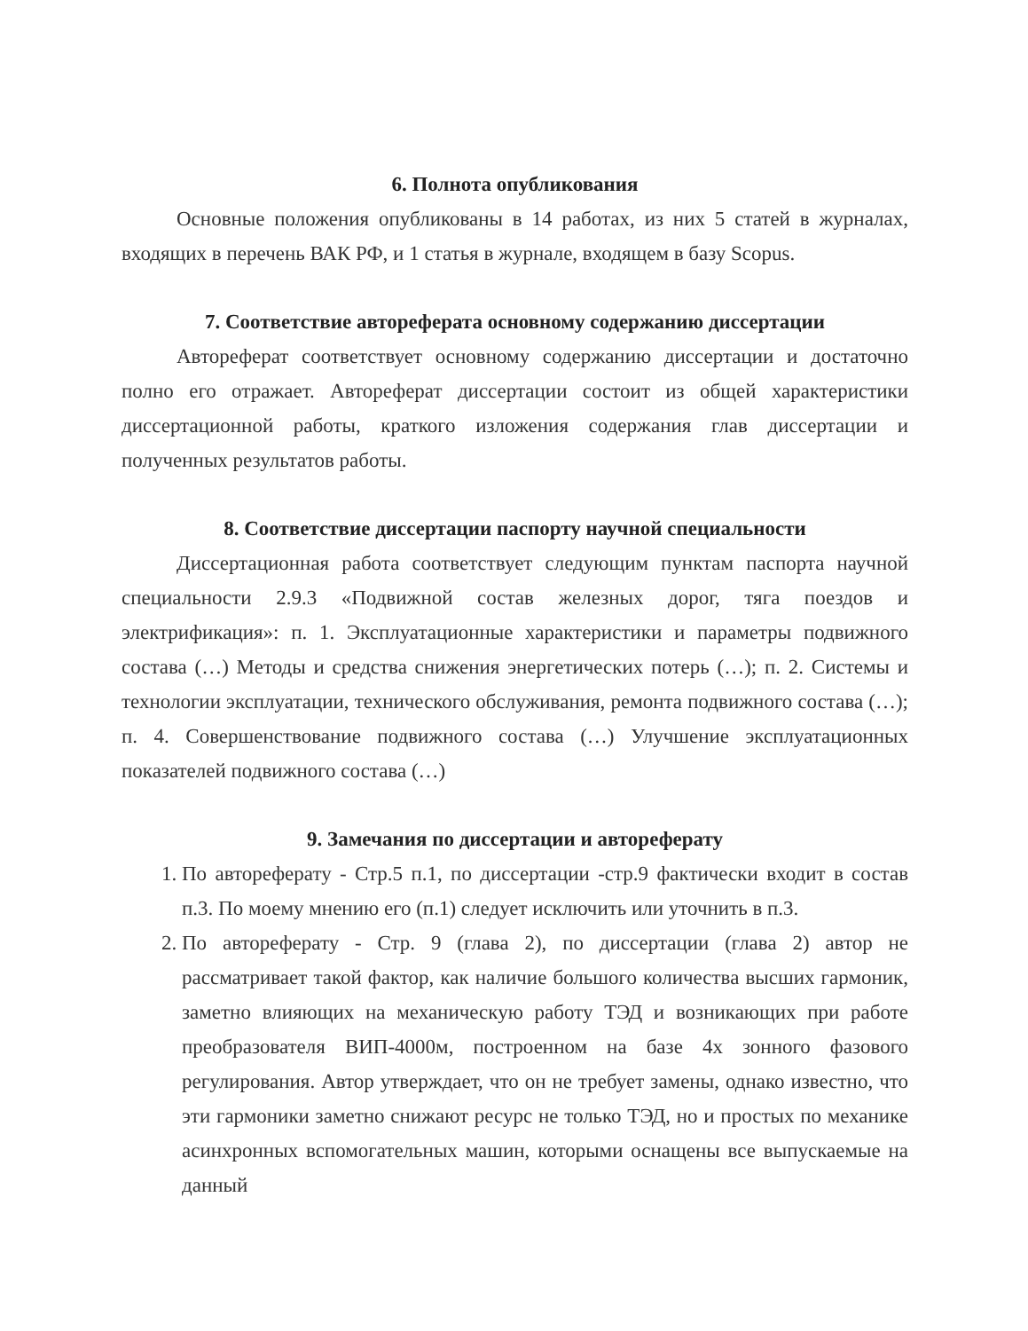6. Полнота опубликования
Основные положения опубликованы в 14 работах, из них 5 статей в журналах, входящих в перечень ВАК РФ, и 1 статья в журнале, входящем в базу Scopus.
7. Соответствие автореферата основному содержанию диссертации
Автореферат соответствует основному содержанию диссертации и достаточно полно его отражает. Автореферат диссертации состоит из общей характеристики диссертационной работы, краткого изложения содержания глав диссертации и полученных результатов работы.
8. Соответствие диссертации паспорту научной специальности
Диссертационная работа соответствует следующим пунктам паспорта научной специальности 2.9.3 «Подвижной состав железных дорог, тяга поездов и электрификация»: п. 1. Эксплуатационные характеристики и параметры подвижного состава (…) Методы и средства снижения энергетических потерь (…); п. 2. Системы и технологии эксплуатации, технического обслуживания, ремонта подвижного состава (…); п. 4. Совершенствование подвижного состава (…) Улучшение эксплуатационных показателей подвижного состава (…)
9. Замечания по диссертации и автореферату
1. По автореферату - Стр.5 п.1, по диссертации -стр.9 фактически входит в состав п.3. По моему мнению его (п.1) следует исключить или уточнить в п.3.
2. По автореферату - Стр. 9 (глава 2), по диссертации (глава 2) автор не рассматривает такой фактор, как наличие большого количества высших гармоник, заметно влияющих на механическую работу ТЭД и возникающих при работе преобразователя ВИП-4000м, построенном на базе 4х зонного фазового регулирования. Автор утверждает, что он не требует замены, однако известно, что эти гармоники заметно снижают ресурс не только ТЭД, но и простых по механике асинхронных вспомогательных машин, которыми оснащены все выпускаемые на данный